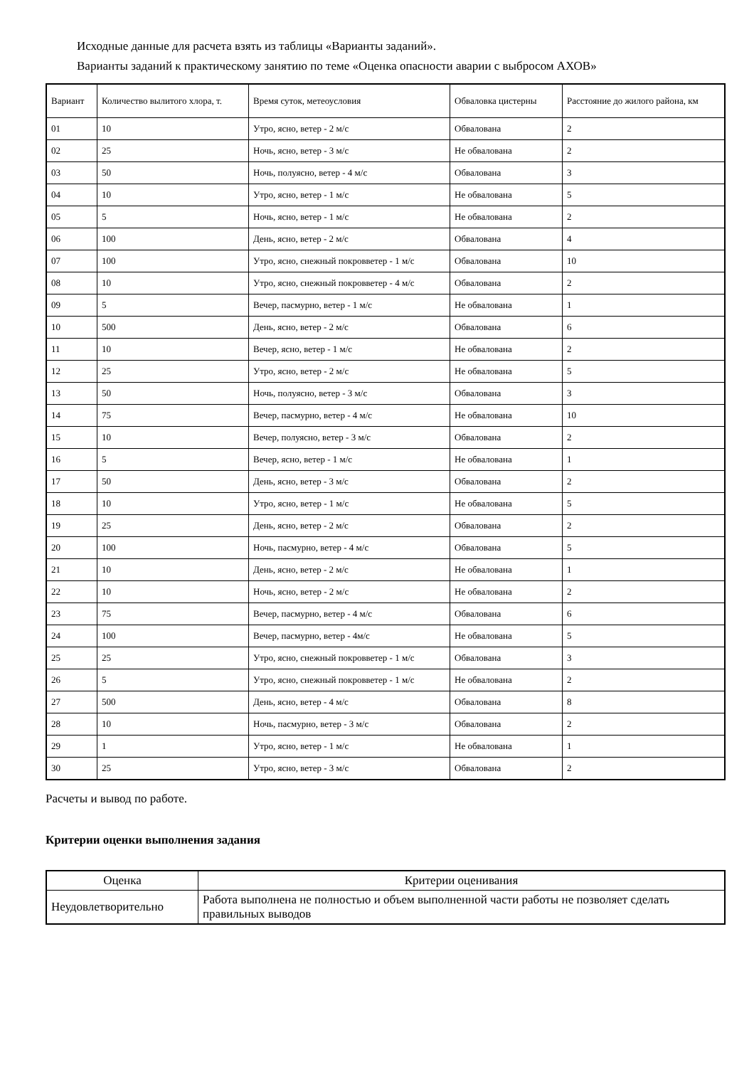Исходные данные для расчета взять из таблицы «Варианты заданий».
Варианты заданий к практическому занятию по теме «Оценка опасности аварии с выбросом АХОВ»
| Вариант | Количество вылитого хлора, т. | Время суток, метеоусловия | Обваловка цистерны | Расстояние до жилого района, км |
| --- | --- | --- | --- | --- |
| 01 | 10 | Утро, ясно, ветер - 2 м/с | Обвалована | 2 |
| 02 | 25 | Ночь, ясно, ветер - 3 м/с | Не обвалована | 2 |
| 03 | 50 | Ночь, полуясно, ветер - 4 м/с | Обвалована | 3 |
| 04 | 10 | Утро, ясно, ветер - 1 м/с | Не обвалована | 5 |
| 05 | 5 | Ночь, ясно, ветер - 1 м/с | Не обвалована | 2 |
| 06 | 100 | День, ясно, ветер - 2 м/с | Обвалована | 4 |
| 07 | 100 | Утро, ясно, снежный покровветер - 1 м/с | Обвалована | 10 |
| 08 | 10 | Утро, ясно, снежный покровветер - 4 м/с | Обвалована | 2 |
| 09 | 5 | Вечер, пасмурно, ветер - 1 м/с | Не обвалована | 1 |
| 10 | 500 | День, ясно, ветер - 2 м/с | Обвалована | 6 |
| 11 | 10 | Вечер, ясно, ветер - 1 м/с | Не обвалована | 2 |
| 12 | 25 | Утро, ясно, ветер - 2 м/с | Не обвалована | 5 |
| 13 | 50 | Ночь, полуясно, ветер - 3 м/с | Обвалована | 3 |
| 14 | 75 | Вечер, пасмурно, ветер - 4 м/с | Не обвалована | 10 |
| 15 | 10 | Вечер, полуясно, ветер - 3 м/с | Обвалована | 2 |
| 16 | 5 | Вечер, ясно, ветер - 1 м/с | Не обвалована | 1 |
| 17 | 50 | День, ясно, ветер - 3 м/с | Обвалована | 2 |
| 18 | 10 | Утро, ясно, ветер - 1 м/с | Не обвалована | 5 |
| 19 | 25 | День, ясно, ветер - 2 м/с | Обвалована | 2 |
| 20 | 100 | Ночь, пасмурно, ветер - 4 м/с | Обвалована | 5 |
| 21 | 10 | День, ясно, ветер - 2 м/с | Не обвалована | 1 |
| 22 | 10 | Ночь, ясно, ветер - 2 м/с | Не обвалована | 2 |
| 23 | 75 | Вечер, пасмурно, ветер - 4 м/с | Обвалована | 6 |
| 24 | 100 | Вечер, пасмурно, ветер - 4м/с | Не обвалована | 5 |
| 25 | 25 | Утро, ясно, снежный покровветер - 1 м/с | Обвалована | 3 |
| 26 | 5 | Утро, ясно, снежный покровветер - 1 м/с | Не обвалована | 2 |
| 27 | 500 | День, ясно, ветер - 4 м/с | Обвалована | 8 |
| 28 | 10 | Ночь, пасмурно, ветер - 3 м/с | Обвалована | 2 |
| 29 | 1 | Утро, ясно, ветер - 1 м/с | Не обвалована | 1 |
| 30 | 25 | Утро, ясно, ветер - 3 м/с | Обвалована | 2 |
Расчеты и вывод по работе.
Критерии оценки выполнения задания
| Оценка | Критерии оценивания |
| --- | --- |
| Неудовлетворительно | Работа выполнена не полностью и объем выполненной части работы не позволяет сделать правильных выводов |